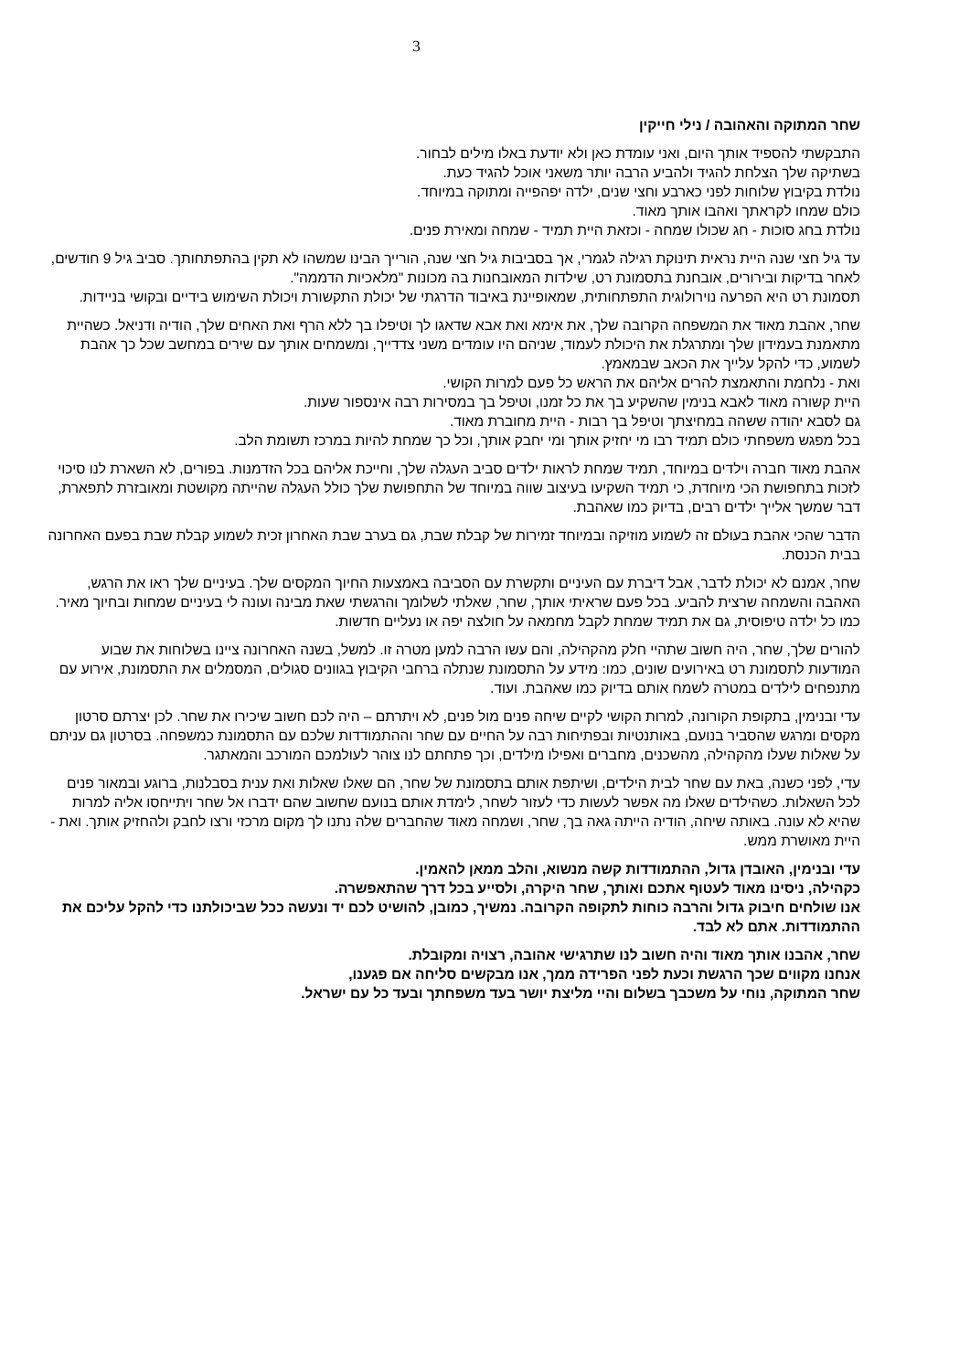3
שחר המתוקה והאהובה / נילי חייקין
התבקשתי להספיד אותך היום, ואני עומדת כאן ולא יודעת באלו מילים לבחור.
בשתיקה שלך הצלחת להגיד ולהביע הרבה יותר משאני אוכל להגיד כעת.
נולדת בקיבוץ שלוחות לפני כארבע וחצי שנים, ילדה יפהפייה ומתוקה במיוחד.
כולם שמחו לקראתך ואהבו אותך מאוד.
נולדת בחג סוכות - חג שכולו שמחה - וכזאת היית תמיד - שמחה ומאירת פנים.
עד גיל חצי שנה היית נראית תינוקת רגילה לגמרי, אך בסביבות גיל חצי שנה, הורייך הבינו שמשהו לא תקין בהתפתחותך. סביב גיל 9 חודשים, לאחר בדיקות ובירורים, אובחנת בתסמונת רט, שילדות המאובחנות בה מכונות "מלאכיות הדממה".
תסמונת רט היא הפרעה נוירולוגית התפתחותית, שמאופיינת באיבוד הדרגתי של יכולת התקשורת ויכולת השימוש בידיים ובקושי בניידות.
שחר, אהבת מאוד את המשפחה הקרובה שלך, את אימא ואת אבא שדאגו לך וטיפלו בך ללא הרף ואת האחים שלך, הודיה ודניאל. כשהיית מתאמנת בעמידון שלך ומתרגלת את היכולת לעמוד, שניהם היו עומדים משני צדדייך, ומשמחים אותך עם שירים במחשב שכל כך אהבת לשמוע, כדי להקל עלייך את הכאב שבמאמץ.
ואת - נלחמת והתאמצת להרים אליהם את הראש כל פעם למרות הקושי.
היית קשורה מאוד לאבא בנימין שהשקיע בך את כל זמנו, וטיפל בך במסירות רבה אינספור שעות.
גם לסבא יהודה ששהה במחיצתך וטיפל בך רבות - היית מחוברת מאוד.
בכל מפגש משפחתי כולם תמיד רבו מי יחזיק אותך ומי יחבק אותך, וכל כך שמחת להיות במרכז תשומת הלב.
אהבת מאוד חברה וילדים במיוחד, תמיד שמחת לראות ילדים סביב העגלה שלך, וחייכת אליהם בכל הזדמנות. בפורים, לא השארת לנו סיכוי לזכות בתחפושת הכי מיוחדת, כי תמיד השקיעו בעיצוב שווה במיוחד של התחפושת שלך כולל העגלה שהייתה מקושטת ומאובזרת לתפארת, דבר שמשך אלייך ילדים רבים, בדיוק כמו שאהבת.
הדבר שהכי אהבת בעולם זה לשמוע מוזיקה ובמיוחד זמירות של קבלת שבת, גם בערב שבת האחרון זכית לשמוע קבלת שבת בפעם האחרונה בבית הכנסת.
שחר, אמנם לא יכולת לדבר, אבל דיברת עם העיניים ותקשרת עם הסביבה באמצעות החיוך המקסים שלך. בעיניים שלך ראו את הרגש, האהבה והשמחה שרצית להביע. בכל פעם שראיתי אותך, שחר, שאלתי לשלומך והרגשתי שאת מבינה ועונה לי בעיניים שמחות ובחיוך מאיר. כמו כל ילדה טיפוסית, גם את תמיד שמחת לקבל מחמאה על חולצה יפה או נעליים חדשות.
להורים שלך, שחר, היה חשוב שתהיי חלק מהקהילה, והם עשו הרבה למען מטרה זו. למשל, בשנה האחרונה ציינו בשלוחות את שבוע המודעות לתסמונת רט באירועים שונים, כמו: מידע על התסמונת שנתלה ברחבי הקיבוץ בגוונים סגולים, המסמלים את התסמונת, אירוע עם מתנפחים לילדים במטרה לשמח אותם בדיוק כמו שאהבת. ועוד.
עדי ובנימין, בתקופת הקורונה, למרות הקושי לקיים שיחה פנים מול פנים, לא ויתרתם – היה לכם חשוב שיכירו את שחר. לכן יצרתם סרטון מקסים ומרגש שהסביר בנועם, באותנטיות ובפתיחות רבה על החיים עם שחר וההתמודדות שלכם עם התסמונת כמשפחה. בסרטון גם עניתם על שאלות שעלו מהקהילה, מהשכנים, מחברים ואפילו מילדים, וכך פתחתם לנו צוהר לעולמכם המורכב והמאתגר.
עדי, לפני כשנה, באת עם שחר לבית הילדים, ושיתפת אותם בתסמונת של שחר, הם שאלו שאלות ואת ענית בסבלנות, ברוגע ובמאור פנים לכל השאלות. כשהילדים שאלו מה אפשר לעשות כדי לעזור לשחר, לימדת אותם בנועם שחשוב שהם ידברו אל שחר ויתייחסו אליה למרות שהיא לא עונה. באותה שיחה, הודיה הייתה גאה בך, שחר, ושמחה מאוד שהחברים שלה נתנו לך מקום מרכזי ורצו לחבק ולהחזיק אותך. ואת - היית מאושרת ממש.
עדי ובנימין, האובדן גדול, ההתמודדות קשה מנשוא, והלב ממאן להאמין.
כקהילה, ניסינו מאוד לעטוף אתכם ואותך, שחר היקרה, ולסייע בכל דרך שהתאפשרה.
אנו שולחים חיבוק גדול והרבה כוחות לתקופה הקרובה. נמשיך, כמובן, להושיט לכם יד ונעשה ככל שביכולתנו כדי להקל עליכם את ההתמודדות. אתם לא לבד.
שחר, אהבנו אותך מאוד והיה חשוב לנו שתרגישי אהובה, רצויה ומקובלת.
אנחנו מקווים שכך הרגשת וכעת לפני הפרידה ממך, אנו מבקשים סליחה אם פגענו,
שחר המתוקה, נוחי על משכבך בשלום והיי מליצת יושר בעד משפחתך ובעד כל עם ישראל.